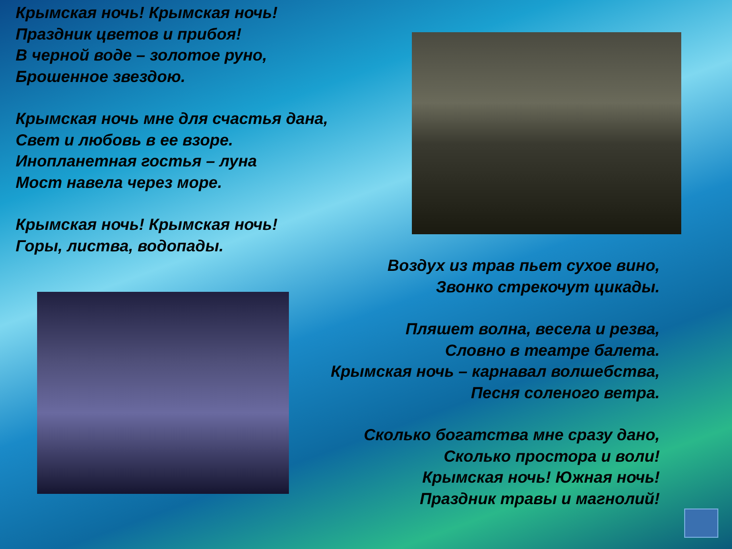Крымская ночь! Крымская ночь!
Праздник цветов и прибоя!
В черной воде – золотое руно,
Брошенное звездою.
Крымская ночь мне для счастья дана,
Свет и любовь в ее взоре.
Инопланетная гостья – луна
Мост навела через море.
Крымская ночь! Крымская ночь!
Горы, листва, водопады.
Воздух из трав пьет сухое вино,
Звонко стрекочут цикады.
Пляшет волна, весела и резва,
Словно в театре балета.
Крымская ночь – карнавал волшебства,
Песня соленого ветра.
Сколько богатства мне сразу дано,
Сколько простора и воли!
Крымская ночь! Южная ночь!
Праздник травы и магнолий!